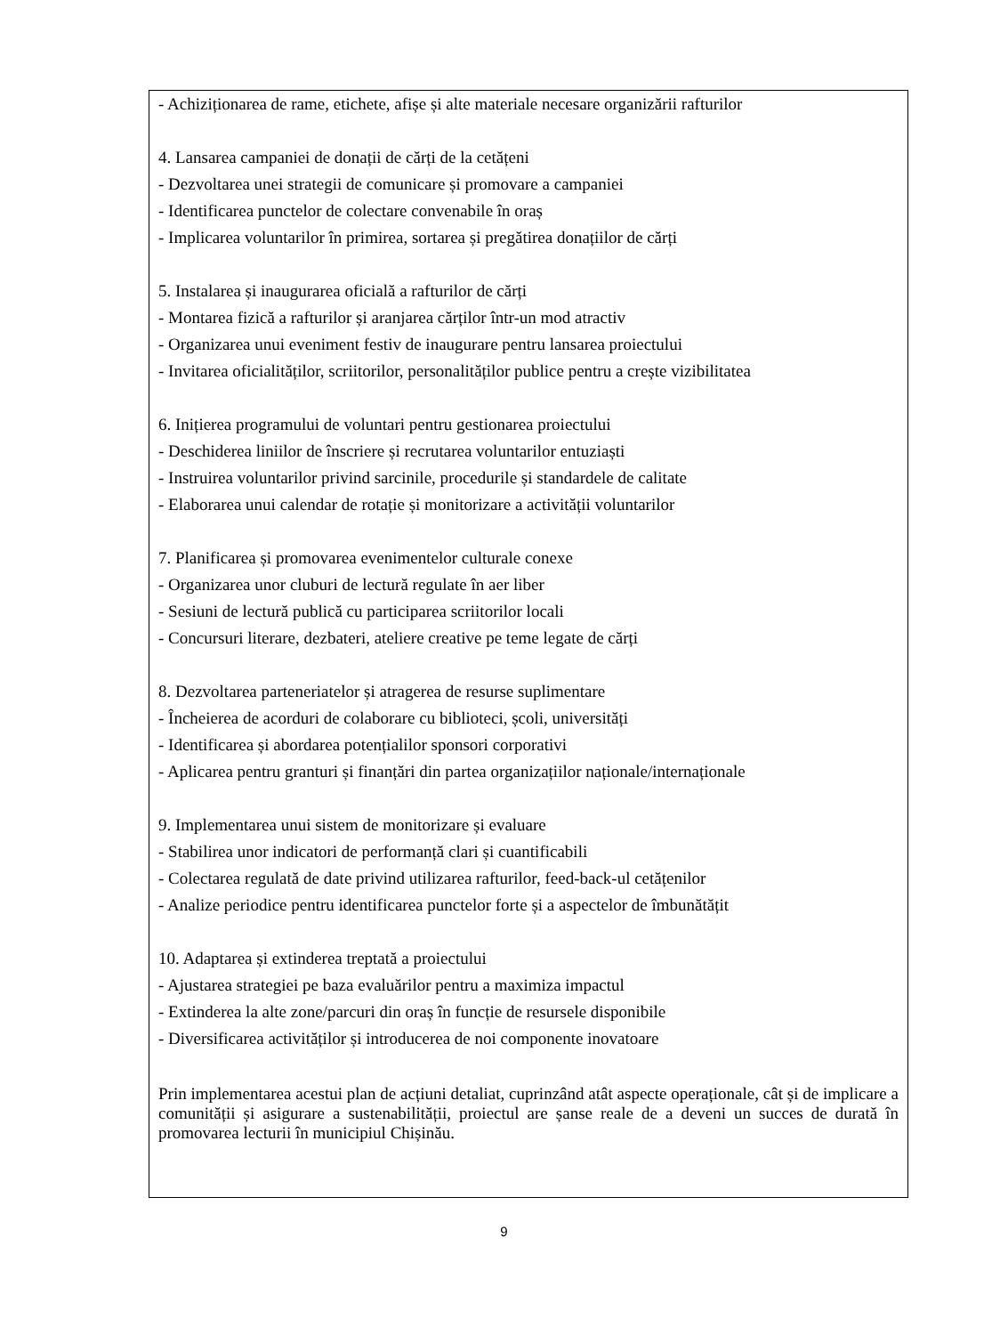- Achiziționarea de rame, etichete, afișe și alte materiale necesare organizării rafturilor
4. Lansarea campaniei de donații de cărți de la cetățeni
- Dezvoltarea unei strategii de comunicare și promovare a campaniei
- Identificarea punctelor de colectare convenabile în oraș
- Implicarea voluntarilor în primirea, sortarea și pregătirea donațiilor de cărți
5. Instalarea și inaugurarea oficială a rafturilor de cărți
- Montarea fizică a rafturilor și aranjarea cărților într-un mod atractiv
- Organizarea unui eveniment festiv de inaugurare pentru lansarea proiectului
- Invitarea oficialităților, scriitorilor, personalităților publice pentru a crește vizibilitatea
6. Inițierea programului de voluntari pentru gestionarea proiectului
- Deschiderea liniilor de înscriere și recrutarea voluntarilor entuziaști
- Instruirea voluntarilor privind sarcinile, procedurile și standardele de calitate
- Elaborarea unui calendar de rotație și monitorizare a activității voluntarilor
7. Planificarea și promovarea evenimentelor culturale conexe
- Organizarea unor cluburi de lectură regulate în aer liber
- Sesiuni de lectură publică cu participarea scriitorilor locali
- Concursuri literare, dezbateri, ateliere creative pe teme legate de cărți
8. Dezvoltarea parteneriatelor și atragerea de resurse suplimentare
- Încheierea de acorduri de colaborare cu biblioteci, școli, universități
- Identificarea și abordarea potențialilor sponsori corporativi
- Aplicarea pentru granturi și finanțări din partea organizațiilor naționale/internaționale
9. Implementarea unui sistem de monitorizare și evaluare
- Stabilirea unor indicatori de performanță clari și cuantificabili
- Colectarea regulată de date privind utilizarea rafturilor, feed-back-ul cetățenilor
- Analize periodice pentru identificarea punctelor forte și a aspectelor de îmbunătățit
10. Adaptarea și extinderea treptată a proiectului
- Ajustarea strategiei pe baza evaluărilor pentru a maximiza impactul
- Extinderea la alte zone/parcuri din oraș în funcție de resursele disponibile
- Diversificarea activităților și introducerea de noi componente inovatoare
Prin implementarea acestui plan de acțiuni detaliat, cuprinzând atât aspecte operaționale, cât și de implicare a comunității și asigurare a sustenabilității, proiectul are șanse reale de a deveni un succes de durată în promovarea lecturii în municipiul Chișinău.
9